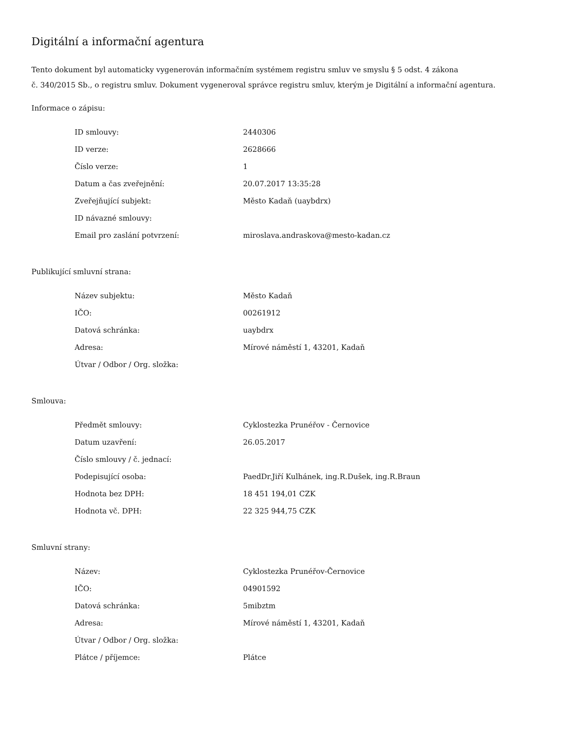Digitální a informační agentura
Tento dokument byl automaticky vygenerován informačním systémem registru smluv ve smyslu § 5 odst. 4 zákona
č. 340/2015 Sb., o registru smluv. Dokument vygeneroval správce registru smluv, kterým je Digitální a informační agentura.
Informace o zápisu:
| ID smlouvy: | 2440306 |
| ID verze: | 2628666 |
| Číslo verze: | 1 |
| Datum a čas zveřejnění: | 20.07.2017 13:35:28 |
| Zveřejňující subjekt: | Město Kadaň (uaybdrx) |
| ID návazné smlouvy: | |
| Email pro zaslání potvrzení: | miroslava.andraskova@mesto-kadan.cz |
Publikující smluvní strana:
| Název subjektu: | Město Kadaň |
| IČO: | 00261912 |
| Datová schránka: | uaybdrx |
| Adresa: | Mírové náměstí 1, 43201, Kadaň |
| Útvar / Odbor / Org. složka: | |
Smlouva:
| Předmět smlouvy: | Cyklostezka Prunéřov - Černovice |
| Datum uzavření: | 26.05.2017 |
| Číslo smlouvy / č. jednací: | |
| Podepisující osoba: | PaedDr.Jiří Kulhánek, ing.R.Dušek, ing.R.Braun |
| Hodnota bez DPH: | 18 451 194,01 CZK |
| Hodnota vč. DPH: | 22 325 944,75 CZK |
Smluvní strany:
| Název: | Cyklostezka Prunéřov-Černovice |
| IČO: | 04901592 |
| Datová schránka: | 5mibztm |
| Adresa: | Mírové náměstí 1, 43201, Kadaň |
| Útvar / Odbor / Org. složka: | |
| Plátce / příjemce: | Plátce |